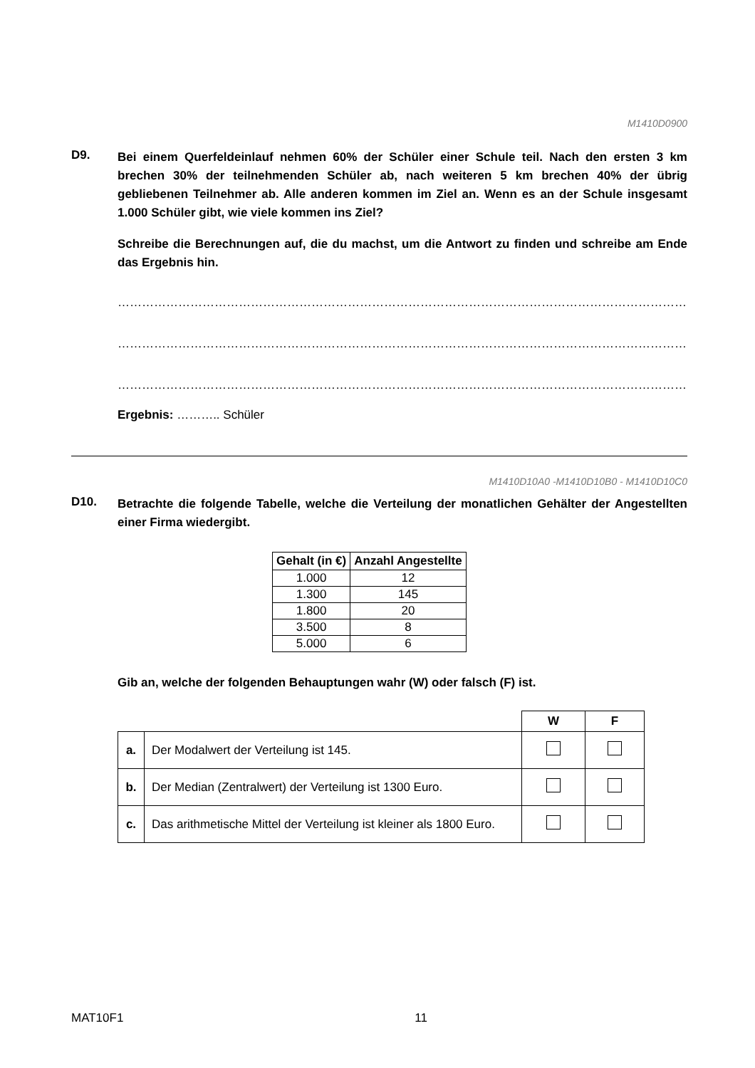M1410D0900
D9.
Bei einem Querfeldeinlauf nehmen 60% der Schüler einer Schule teil. Nach den ersten 3 km brechen 30% der teilnehmenden Schüler ab, nach weiteren 5 km brechen 40% der übrig gebliebenen Teilnehmer ab. Alle anderen kommen im Ziel an. Wenn es an der Schule insgesamt 1.000 Schüler gibt, wie viele kommen ins Ziel?
Schreibe die Berechnungen auf, die du machst, um die Antwort zu finden und schreibe am Ende das Ergebnis hin.
……………………………………………………………………………………………………………………………………………
……………………………………………………………………………………………………………………………………………
……………………………………………………………………………………………………………………………………………
Ergebnis: ……….. Schüler
M1410D10A0 -M1410D10B0 - M1410D10C0
D10.
Betrachte die folgende Tabelle, welche die Verteilung der monatlichen Gehälter der Angestellten einer Firma wiedergibt.
| Gehalt (in €) | Anzahl Angestellte |
| --- | --- |
| 1.000 | 12 |
| 1.300 | 145 |
| 1.800 | 20 |
| 3.500 | 8 |
| 5.000 | 6 |
Gib an, welche der folgenden Behauptungen wahr (W) oder falsch (F) ist.
| | | W | F |
| a. | Der Modalwert der Verteilung ist 145. | | |
| b. | Der Median (Zentralwert) der Verteilung ist 1300 Euro. | | |
| c. | Das arithmetische Mittel der Verteilung ist kleiner als 1800 Euro. | | |
MAT10F1 11